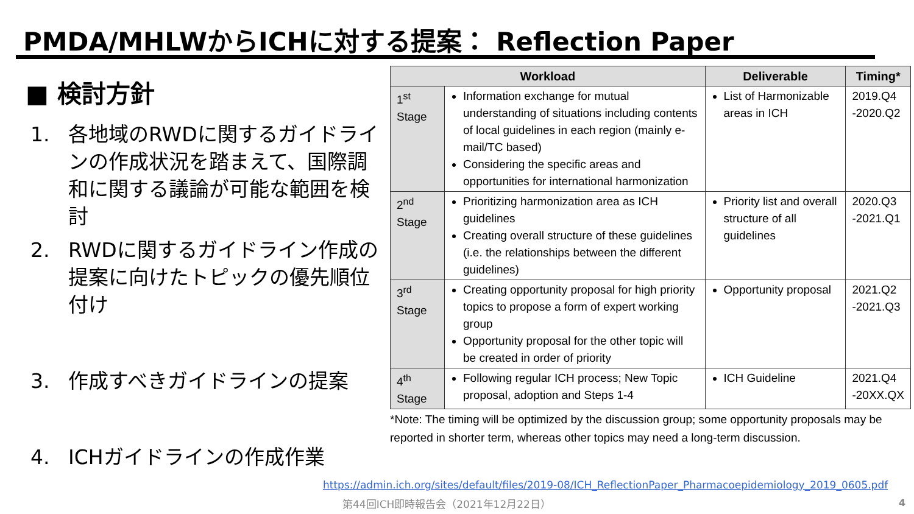PMDA/MHLWからICHに対する提案： Reflection Paper
■ 検討方針
1. 各地域のRWDに関するガイドラインの作成状況を踏まえて、国際調和に関する議論が可能な範囲を検討
2. RWDに関するガイドライン作成の提案に向けたトピックの優先順位付け
3. 作成すべきガイドラインの提案
4. ICHガイドラインの作成作業
| Workload | | Deliverable | Timing* |
| --- | --- | --- | --- |
| 1<sup>st</sup> Stage | Information exchange for mutual understanding of situations including contents of local guidelines in each region (mainly e-mail/TC based) Considering the specific areas and opportunities for international harmonization | List of Harmonizable areas in ICH | 2019.Q4 -2020.Q2 |
| 2<sup>nd</sup> Stage | Prioritizing harmonization area as ICH guidelines Creating overall structure of these guidelines (i.e. the relationships between the different guidelines) | Priority list and overall structure of all guidelines | 2020.Q3 -2021.Q1 |
| 3<sup>rd</sup> Stage | Creating opportunity proposal for high priority topics to propose a form of expert working group Opportunity proposal for the other topic will be created in order of priority | Opportunity proposal | 2021.Q2 -2021.Q3 |
| 4<sup>th</sup> Stage | Following regular ICH process; New Topic proposal, adoption and Steps 1-4 | ICH Guideline | 2021.Q4 -20XX.QX |
*Note: The timing will be optimized by the discussion group; some opportunity proposals may be reported in shorter term, whereas other topics may need a long-term discussion.
https://admin.ich.org/sites/default/files/2019-08/ICH_ReflectionPaper_Pharmacoepidemiology_2019_0605.pdf
第44回ICH即時報告会（2021年12月22日）
4